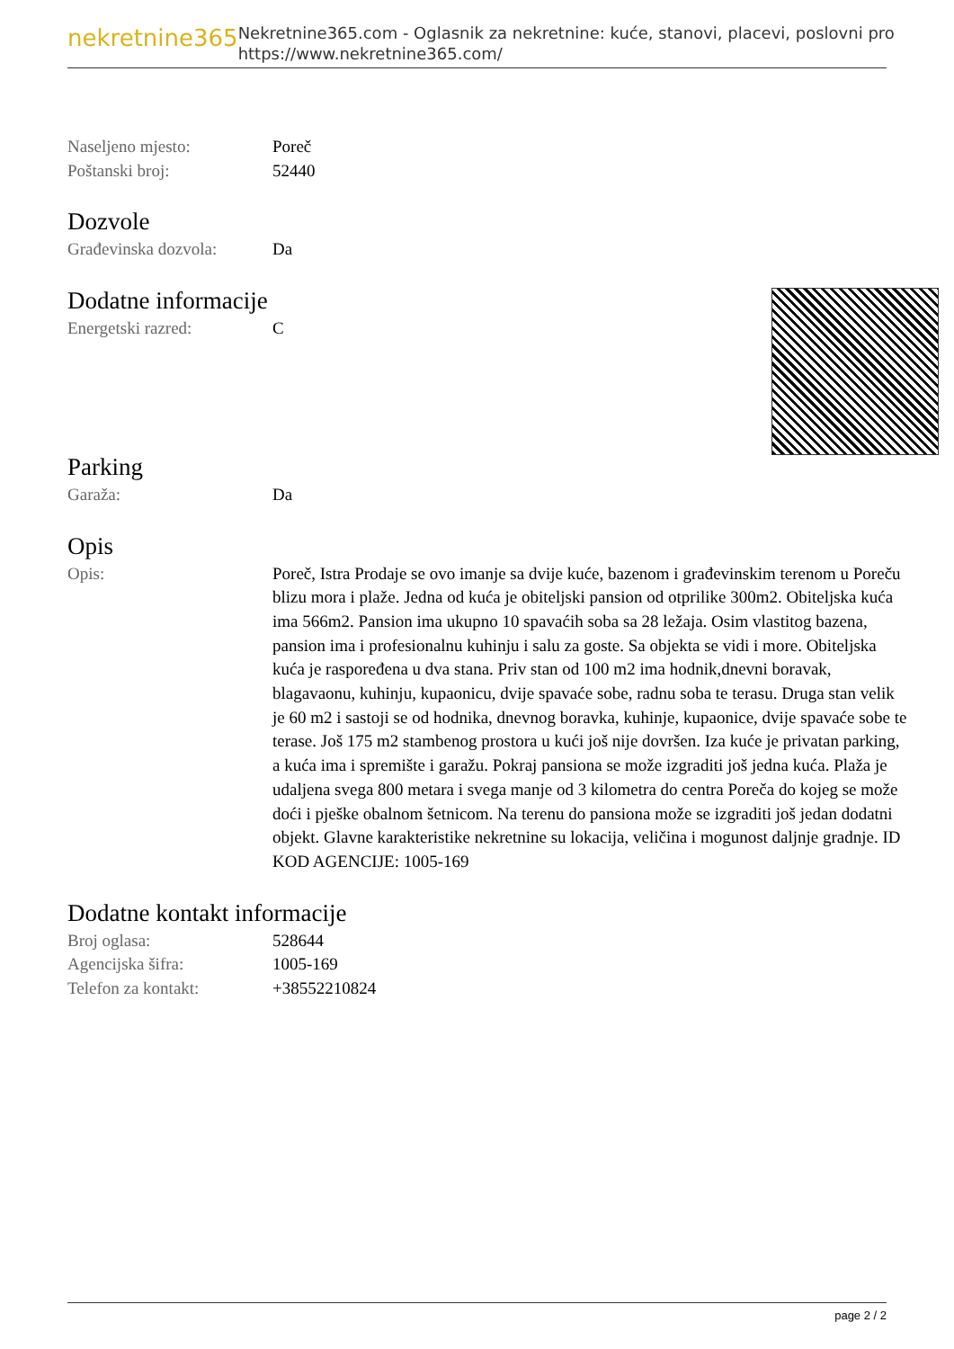nekretnine365
Nekretnine365.com - Oglasnik za nekretnine: kuće, stanovi, placevi, poslovni pro
https://www.nekretnine365.com/
| Naseljeno mjesto: | Poreč |
| Poštanski broj: | 52440 |
Dozvole
| Građevinska dozvola: | Da |
Dodatne informacije
| Energetski razred: | C |
Parking
| Garaža: | Da |
Opis
| Opis: | Poreč, Istra Prodaje se ovo imanje sa dvije kuće, bazenom i građevinskim terenom u Poreču blizu mora i plaže. Jedna od kuća je obiteljski pansion od otprilike 300m2. Obiteljska kuća ima 566m2. Pansion ima ukupno 10 spavaćih soba sa 28 ležaja. Osim vlastitog bazena, pansion ima i profesionalnu kuhinju i salu za goste. Sa objekta se vidi i more. Obiteljska kuća je raspoređena u dva stana. Priv stan od 100 m2 ima hodnik,dnevni boravak, blagavaonu, kuhinju, kupaonicu, dvije spavaće sobe, radnu soba te terasu. Druga stan velik je 60 m2 i sastoji se od hodnika, dnevnog boravka, kuhinje, kupaonice, dvije spavaće sobe te terase. Još 175 m2 stambenog prostora u kući još nije dovršen. Iza kuće je privatan parking, a kuća ima i spremište i garažu. Pokraj pansiona se može izgraditi još jedna kuća. Plaža je udaljena svega 800 metara i svega manje od 3 kilometra do centra Poreča do kojeg se može doći i pješke obalnom šetnicom. Na terenu do pansiona može se izgraditi još jedan dodatni objekt. Glavne karakteristike nekretnine su lokacija, veličina i mogunost daljnje gradnje. ID KOD AGENCIJE: 1005-169 |
Dodatne kontakt informacije
| Broj oglasa: | 528644 |
| Agencijska šifra: | 1005-169 |
| Telefon za kontakt: | +38552210824 |
page 2 / 2